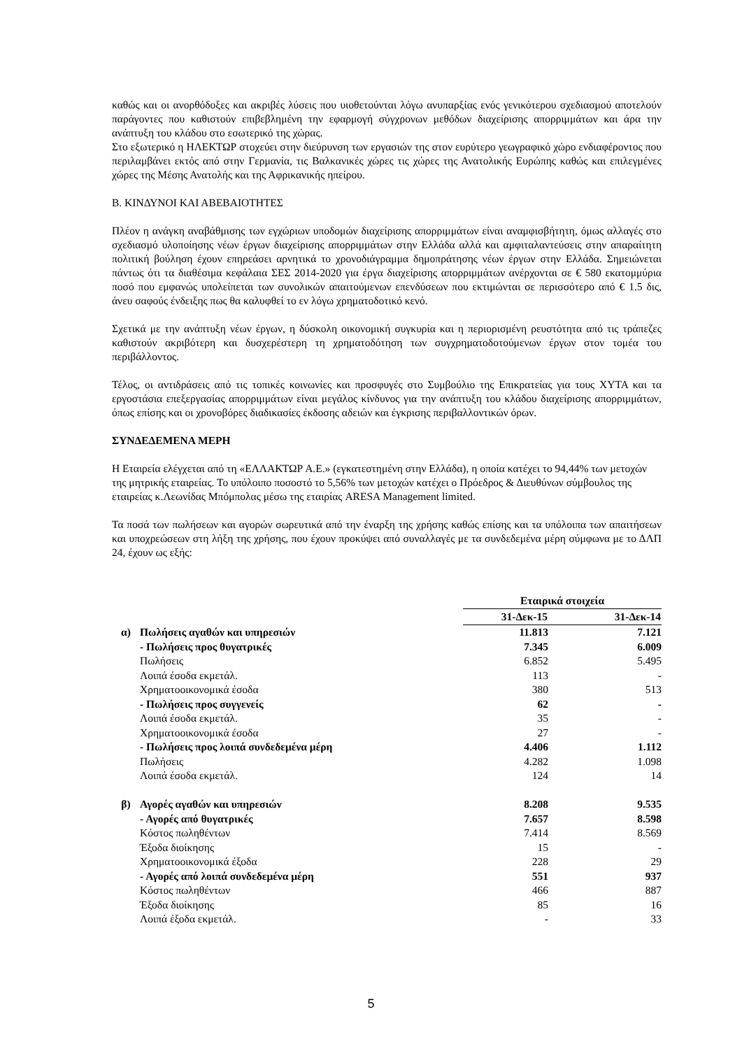καθώς και οι ανορθόδοξες και ακριβές λύσεις που υιοθετούνται λόγω ανυπαρξίας ενός γενικότερου σχεδιασμού αποτελούν παράγοντες που καθιστούν επιβεβλημένη την εφαρμογή σύγχρονων μεθόδων διαχείρισης απορριμμάτων και άρα την ανάπτυξη του κλάδου στο εσωτερικό της χώρας.
Στο εξωτερικό η ΗΛΕΚΤΩΡ στοχεύει στην διεύρυνση των εργασιών της στον ευρύτερο γεωγραφικό χώρο ενδιαφέροντος που περιλαμβάνει εκτός από στην Γερμανία, τις Βαλκανικές χώρες τις χώρες της Ανατολικής Ευρώπης καθώς και επιλεγμένες χώρες της Μέσης Ανατολής και της Αφρικανικής ηπείρου.
Β. ΚΙΝΔΥΝΟΙ ΚΑΙ ΑΒΕΒΑΙΟΤΗΤΕΣ
Πλέον η ανάγκη αναβάθμισης των εγχώριων υποδομών διαχείρισης απορριμμάτων είναι αναμφισβήτητη, όμως αλλαγές στο σχεδιασμό υλοποίησης νέων έργων διαχείρισης απορριμμάτων στην Ελλάδα αλλά και αμφιταλαντεύσεις στην απαραίτητη πολιτική βούληση έχουν επηρεάσει αρνητικά το χρονοδιάγραμμα δημοπράτησης νέων έργων στην Ελλάδα. Σημειώνεται πάντως ότι τα διαθέσιμα κεφάλαια ΣΕΣ 2014-2020 για έργα διαχείρισης απορριμμάτων ανέρχονται σε € 580 εκατομμύρια ποσό που εμφανώς υπολείπεται των συνολικών απαιτούμενων επενδύσεων που εκτιμώνται σε περισσότερο από € 1.5 δις, άνευ σαφούς ένδειξης πως θα καλυφθεί το εν λόγω χρηματοδοτικό κενό.
Σχετικά με την ανάπτυξη νέων έργων, η δύσκολη οικονομική συγκυρία και η περιορισμένη ρευστότητα από τις τράπεζες καθιστούν ακριβότερη και δυσχερέστερη τη χρηματοδότηση των συγχρηματοδοτούμενων έργων στον τομέα του περιβάλλοντος.
Τέλος, οι αντιδράσεις από τις τοπικές κοινωνίες και προσφυγές στο Συμβούλιο της Επικρατείας για τους ΧΥΤΑ και τα εργοστάσια επεξεργασίας απορριμμάτων είναι μεγάλος κίνδυνος για την ανάπτυξη του κλάδου διαχείρισης απορριμμάτων, όπως επίσης και οι χρονοβόρες διαδικασίες έκδοσης αδειών και έγκρισης περιβαλλοντικών όρων.
ΣΥΝΔΕΔΕΜΕΝΑ ΜΕΡΗ
Η Εταιρεία ελέγχεται από τη «ΕΛΛΑΚΤΩΡ Α.Ε.» (εγκατεστημένη στην Ελλάδα), η οποία κατέχει το 94,44% των μετοχών της μητρικής εταιρείας. Το υπόλοιπο ποσοστό το 5,56% των μετοχών κατέχει ο Πρόεδρος & Διευθύνων σύμβουλος της εταιρείας κ.Λεωνίδας Μπόμπολας μέσω της εταιρίας ARESA Management limited.
Τα ποσά των πωλήσεων και αγορών σωρευτικά από την έναρξη της χρήσης καθώς επίσης και τα υπόλοιπα των απαιτήσεων και υποχρεώσεων στη λήξη της χρήσης, που έχουν προκύψει από συναλλαγές με τα συνδεδεμένα μέρη σύμφωνα με το ΔΛΠ 24, έχουν ως εξής:
| | | Εταιρικά στοιχεία | | |
| | | 31-Δεκ-15 | | 31-Δεκ-14 |
| α) | Πωλήσεις αγαθών και υπηρεσιών | 11.813 | | 7.121 |
| | - Πωλήσεις προς θυγατρικές | 7.345 | | 6.009 |
| | Πωλήσεις | 6.852 | | 5.495 |
| | Λοιπά έσοδα εκμετάλ. | 113 | | - |
| | Χρηματοοικονομικά έσοδα | 380 | | 513 |
| | - Πωλήσεις προς συγγενείς | 62 | | - |
| | Λοιπά έσοδα εκμετάλ. | 35 | | - |
| | Χρηματοοικονομικά έσοδα | 27 | | - |
| | - Πωλήσεις προς λοιπά συνδεδεμένα μέρη | 4.406 | | 1.112 |
| | Πωλήσεις | 4.282 | | 1.098 |
| | Λοιπά έσοδα εκμετάλ. | 124 | | 14 |
| β) | Αγορές αγαθών και υπηρεσιών | 8.208 | | 9.535 |
| | - Αγορές από θυγατρικές | 7.657 | | 8.598 |
| | Κόστος πωληθέντων | 7.414 | | 8.569 |
| | Έξοδα διοίκησης | 15 | | - |
| | Χρηματοοικονομικά έξοδα | 228 | | 29 |
| | - Αγορές από λοιπά συνδεδεμένα μέρη | 551 | | 937 |
| | Κόστος πωληθέντων | 466 | | 887 |
| | Έξοδα διοίκησης | 85 | | 16 |
| | Λοιπά έξοδα εκμετάλ. | - | | 33 |
5